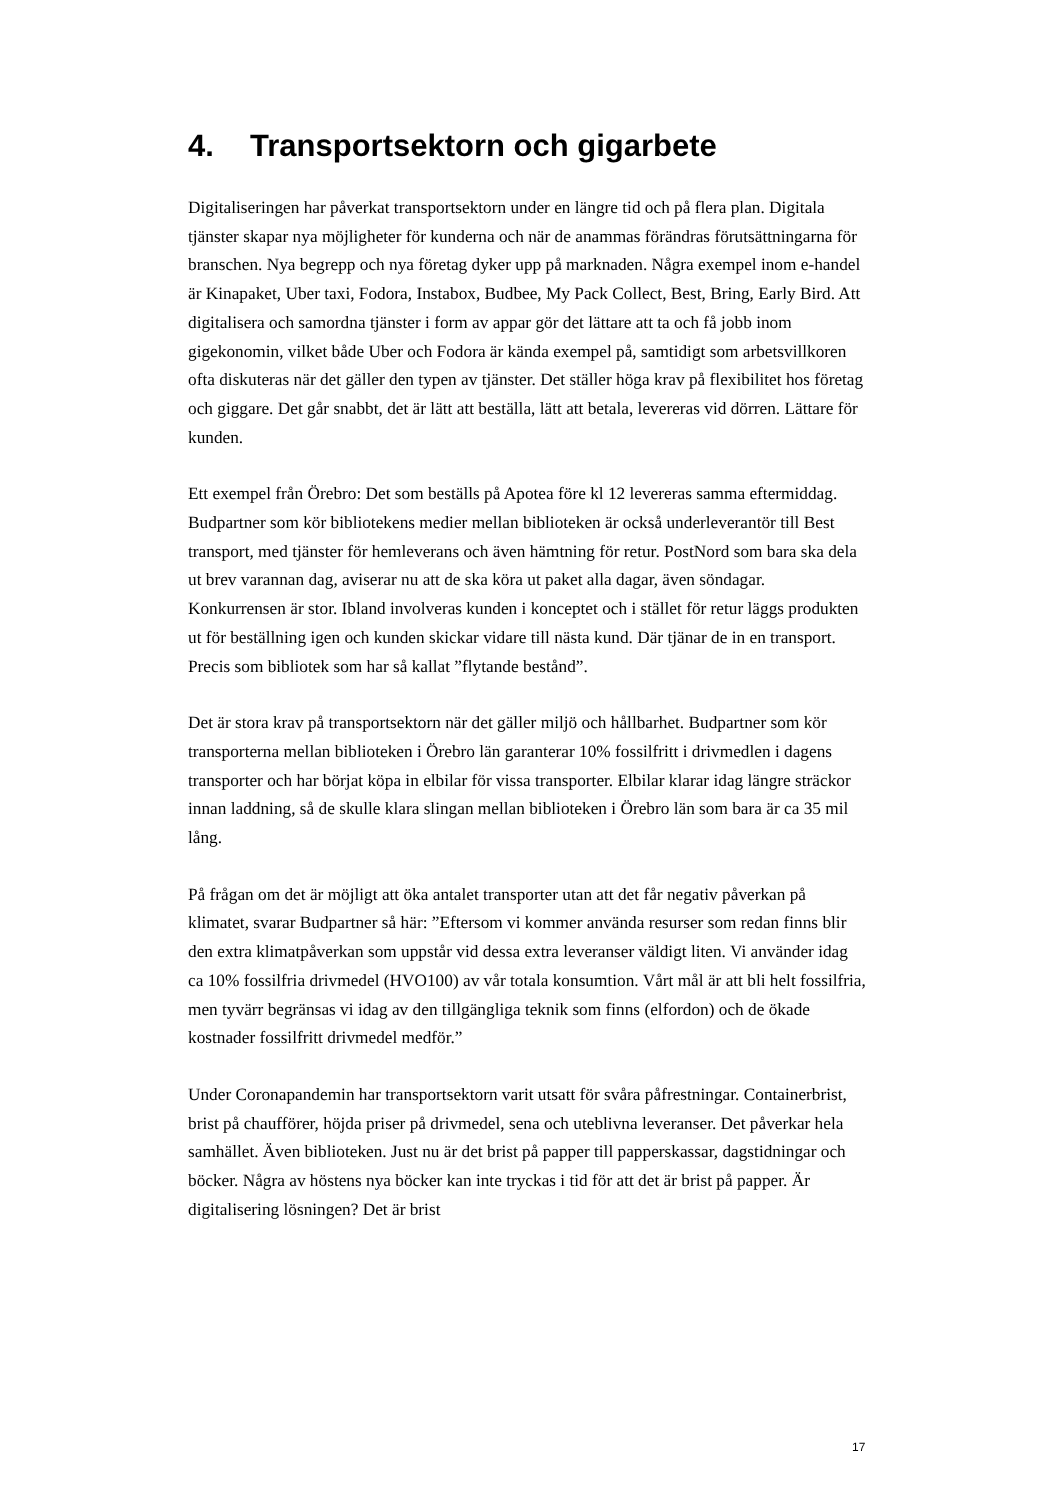4. Transportsektorn och gigarbete
Digitaliseringen har påverkat transportsektorn under en längre tid och på flera plan. Digitala tjänster skapar nya möjligheter för kunderna och när de anammas förändras förutsättningarna för branschen. Nya begrepp och nya företag dyker upp på marknaden. Några exempel inom e-handel är Kinapaket, Uber taxi, Fodora, Instabox, Budbee, My Pack Collect, Best, Bring, Early Bird. Att digitalisera och samordna tjänster i form av appar gör det lättare att ta och få jobb inom gigekonomin, vilket både Uber och Fodora är kända exempel på, samtidigt som arbetsvillkoren ofta diskuteras när det gäller den typen av tjänster. Det ställer höga krav på flexibilitet hos företag och giggare. Det går snabbt, det är lätt att beställa, lätt att betala, levereras vid dörren. Lättare för kunden.
Ett exempel från Örebro: Det som beställs på Apotea före kl 12 levereras samma eftermiddag. Budpartner som kör bibliotekens medier mellan biblioteken är också underleverantör till Best transport, med tjänster för hemleverans och även hämtning för retur. PostNord som bara ska dela ut brev varannan dag, aviserar nu att de ska köra ut paket alla dagar, även söndagar. Konkurrensen är stor. Ibland involveras kunden i konceptet och i stället för retur läggs produkten ut för beställning igen och kunden skickar vidare till nästa kund. Där tjänar de in en transport. Precis som bibliotek som har så kallat ”flytande bestånd”.
Det är stora krav på transportsektorn när det gäller miljö och hållbarhet. Budpartner som kör transporterna mellan biblioteken i Örebro län garanterar 10% fossilfritt i drivmedlen i dagens transporter och har börjat köpa in elbilar för vissa transporter. Elbilar klarar idag längre sträckor innan laddning, så de skulle klara slingan mellan biblioteken i Örebro län som bara är ca 35 mil lång.
På frågan om det är möjligt att öka antalet transporter utan att det får negativ påverkan på klimatet, svarar Budpartner så här: ”Eftersom vi kommer använda resurser som redan finns blir den extra klimatpåverkan som uppstår vid dessa extra leveranser väldigt liten. Vi använder idag ca 10% fossilfria drivmedel (HVO100) av vår totala konsumtion. Vårt mål är att bli helt fossilfria, men tyvärr begränsas vi idag av den tillgängliga teknik som finns (elfordon) och de ökade kostnader fossilfritt drivmedel medför.”
Under Coronapandemin har transportsektorn varit utsatt för svåra påfrestningar. Containerbrist, brist på chaufförer, höjda priser på drivmedel, sena och uteblivna leveranser. Det påverkar hela samhället. Även biblioteken. Just nu är det brist på papper till papperskassar, dagstidningar och böcker. Några av höstens nya böcker kan inte tryckas i tid för att det är brist på papper. Är digitalisering lösningen? Det är brist
17